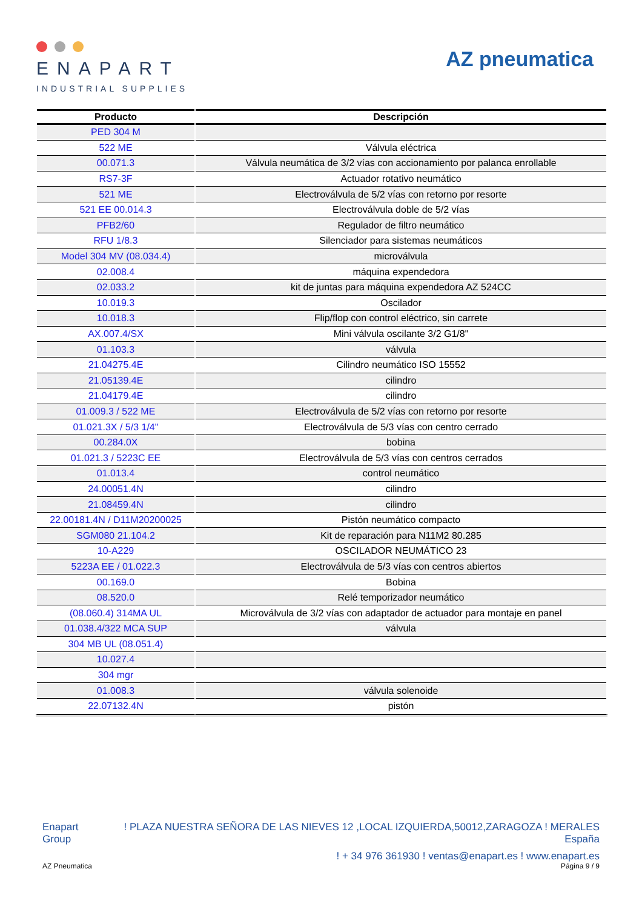ENAPART
INDUSTRIAL SUPPLIES
AZ pneumatica
| Producto | Descripción |
| --- | --- |
| PED 304 M | |
| 522 ME | Válvula eléctrica |
| 00.071.3 | Válvula neumática de 3/2 vías con accionamiento por palanca enrollable |
| RS7-3F | Actuador rotativo neumático |
| 521 ME | Electroválvula de 5/2 vías con retorno por resorte |
| 521 EE 00.014.3 | Electroválvula doble de 5/2 vías |
| PFB2/60 | Regulador de filtro neumático |
| RFU 1/8.3 | Silenciador para sistemas neumáticos |
| Model 304 MV (08.034.4) | microválvula |
| 02.008.4 | máquina expendedora |
| 02.033.2 | kit de juntas para máquina expendedora AZ 524CC |
| 10.019.3 | Oscilador |
| 10.018.3 | Flip/flop con control eléctrico, sin carrete |
| AX.007.4/SX | Mini válvula oscilante 3/2 G1/8" |
| 01.103.3 | válvula |
| 21.04275.4E | Cilindro neumático ISO 15552 |
| 21.05139.4E | cilindro |
| 21.04179.4E | cilindro |
| 01.009.3 / 522 ME | Electroválvula de 5/2 vías con retorno por resorte |
| 01.021.3X / 5/3 1/4" | Electroválvula de 5/3 vías con centro cerrado |
| 00.284.0X | bobina |
| 01.021.3 / 5223C EE | Electroválvula de 5/3 vías con centros cerrados |
| 01.013.4 | control neumático |
| 24.00051.4N | cilindro |
| 21.08459.4N | cilindro |
| 22.00181.4N / D11M20200025 | Pistón neumático compacto |
| SGM080 21.104.2 | Kit de reparación para N11M2 80.285 |
| 10-A229 | OSCILADOR NEUMÁTICO 23 |
| 5223A EE / 01.022.3 | Electroválvula de 5/3 vías con centros abiertos |
| 00.169.0 | Bobina |
| 08.520.0 | Relé temporizador neumático |
| (08.060.4) 314MA UL | Microválvula de 3/2 vías con adaptador de actuador para montaje en panel |
| 01.038.4/322 MCA SUP | válvula |
| 304 MB UL (08.051.4) | |
| 10.027.4 | |
| 304 mgr | |
| 01.008.3 | válvula solenoide |
| 22.07132.4N | pistón |
Enapart
Group
! PLAZA NUESTRA SEÑORA DE LAS NIEVES 12 ,LOCAL IZQUIERDA,50012,ZARAGOZA ! MERALES
España
! + 34 976 361930 ! ventas@enapart.es ! www.enapart.es
AZ Pneumatica Página 9 / 9